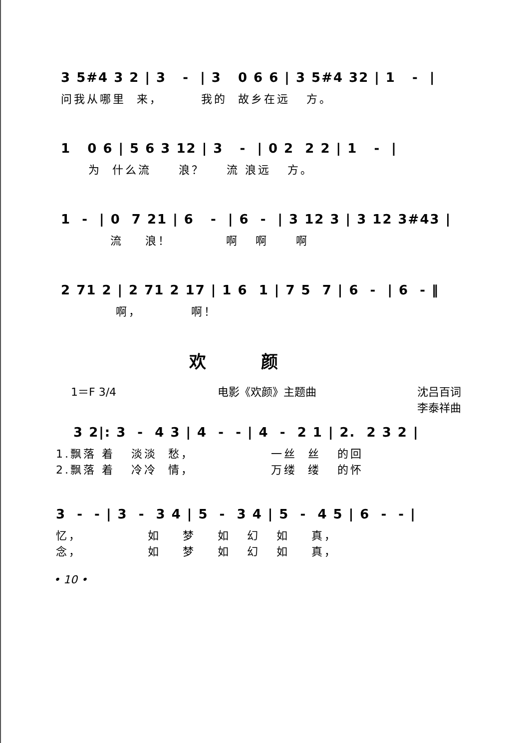3 5#4 3 2 | 3 - | 3 0 6 6 | 3 5#4 32 | 1 - |
问我从哪里 来， 我的 故乡在远 方。
1 0 6 | 5 6 3 12 | 3 - | 0 2 2 2 | 1 - |
为 什么流 浪？ 流 浪远 方。
1 - | 0 7 21 | 6 - | 6 - | 3 12 3 | 3 12 3#43 |
流 浪！ 啊 啊 啊
2 71 2 | 2 71 2 17 | 1 6 1 | 7 5 7 | 6 - | 6 - ‖
啊， 啊！
欢颜
1＝F 3/4 电影《欢颜》主题曲 沈吕百词
李泰祥曲
3 2|: 3 - 4 3 | 4 - - | 4 - 2 1 | 2. 2 3 2 |
1.飘落 着 淡淡 愁， 一丝 丝 的回 2.飘落 着 冷冷 情， 万缕 缕 的怀
3 - - | 3 - 3 4 | 5 - 3 4 | 5 - 4 5 | 6 - - |
忆， 如 梦 如 幻 如 真， 念， 如 梦 如 幻 如 真，
• 10 •